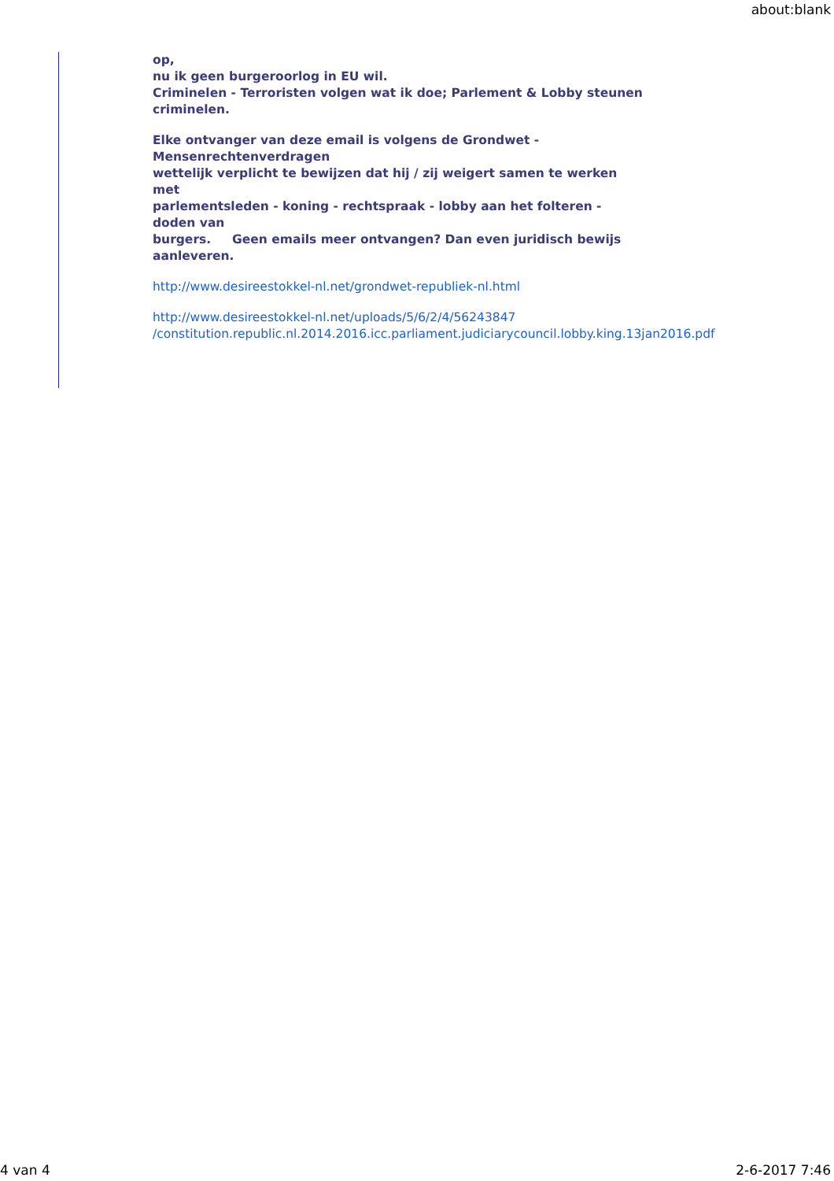about:blank
op,
nu ik geen burgeroorlog in EU wil.
Criminelen - Terroristen volgen wat ik doe; Parlement & Lobby steunen
criminelen.
Elke ontvanger van deze email is volgens de Grondwet -
Mensenrechtenverdragen
wettelijk verplicht te bewijzen dat hij / zij weigert samen te werken
met
parlementsleden - koning - rechtspraak - lobby aan het folteren -
doden van
burgers. Geen emails meer ontvangen? Dan even juridisch bewijs
aanleveren.
http://www.desireestokkel-nl.net/grondwet-republiek-nl.html
http://www.desireestokkel-nl.net/uploads/5/6/2/4/56243847
/constitution.republic.nl.2014.2016.icc.parliament.judiciarycouncil.lobby.king.13jan2016.pdf
4 van 4 2-6-2017 7:46